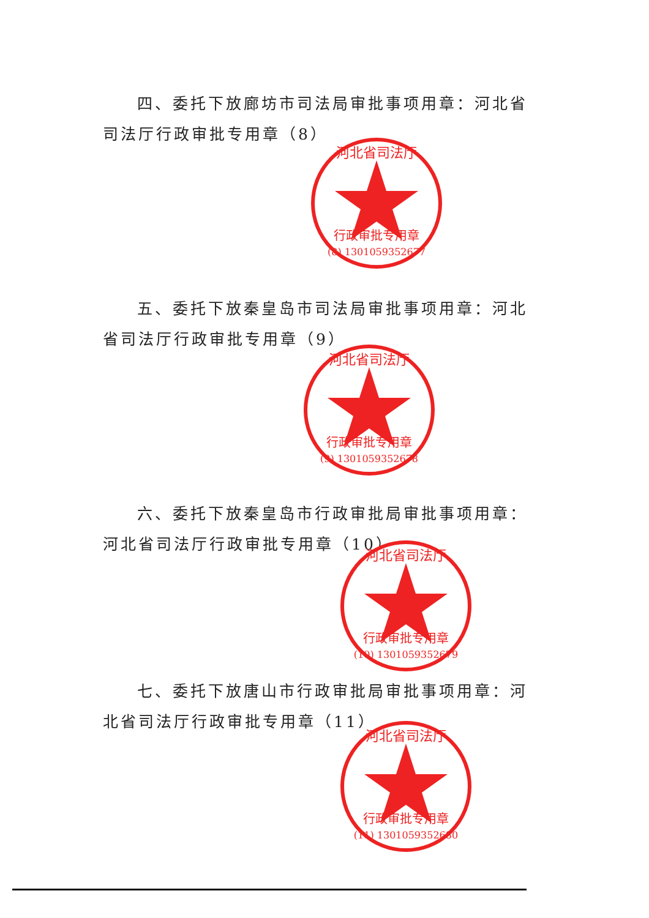四、委托下放廊坊市司法局审批事项用章：河北省司法厅行政审批专用章（8）
行政审批专用章
(8) 1301059352677
河北省司法厅
五、委托下放秦皇岛市司法局审批事项用章：河北省司法厅行政审批专用章（9）
行政审批专用章
(9) 1301059352678
河北省司法厅
六、委托下放秦皇岛市行政审批局审批事项用章：河北省司法厅行政审批专用章（10）
行政审批专用章
(10) 1301059352679
河北省司法厅
七、委托下放唐山市行政审批局审批事项用章：河北省司法厅行政审批专用章（11）
行政审批专用章
(11) 1301059352680
河北省司法厅